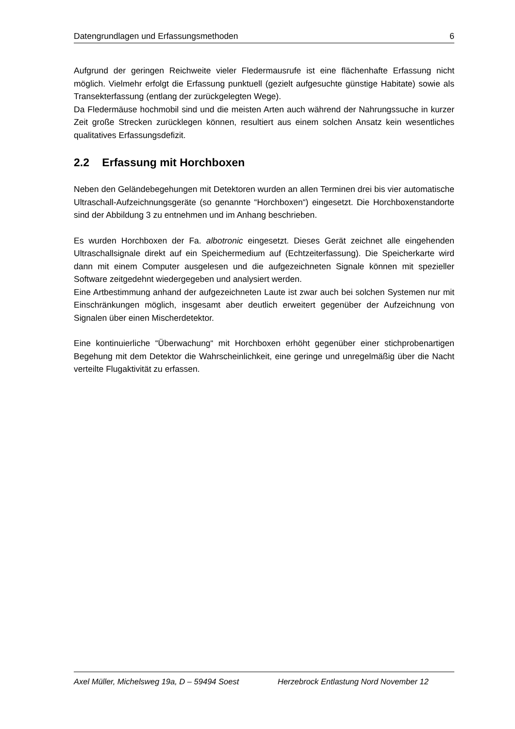Datengrundlagen und Erfassungsmethoden 6
Aufgrund der geringen Reichweite vieler Fledermausrufe ist eine flächenhafte Erfassung nicht möglich. Vielmehr erfolgt die Erfassung punktuell (gezielt aufgesuchte günstige Habitate) sowie als Transekterfassung (entlang der zurückgelegten Wege).
Da Fledermäuse hochmobil sind und die meisten Arten auch während der Nahrungssuche in kurzer Zeit große Strecken zurücklegen können, resultiert aus einem solchen Ansatz kein wesentliches qualitatives Erfassungsdefizit.
2.2 Erfassung mit Horchboxen
Neben den Geländebegehungen mit Detektoren wurden an allen Terminen drei bis vier automatische Ultraschall-Aufzeichnungsgeräte (so genannte “Horchboxen“) eingesetzt. Die Horchboxenstandorte sind der Abbildung 3 zu entnehmen und im Anhang beschrieben.
Es wurden Horchboxen der Fa. albotronic eingesetzt. Dieses Gerät zeichnet alle eingehenden Ultraschallsignale direkt auf ein Speichermedium auf (Echtzeiterfassung). Die Speicherkarte wird dann mit einem Computer ausgelesen und die aufgezeichneten Signale können mit spezieller Software zeitgedehnt wiedergegeben und analysiert werden.
Eine Artbestimmung anhand der aufgezeichneten Laute ist zwar auch bei solchen Systemen nur mit Einschränkungen möglich, insgesamt aber deutlich erweitert gegenüber der Aufzeichnung von Signalen über einen Mischerdetektor.
Eine kontinuierliche “Überwachung“ mit Horchboxen erhöht gegenüber einer stichprobenartigen Begehung mit dem Detektor die Wahrscheinlichkeit, eine geringe und unregelmäßig über die Nacht verteilte Flugaktivität zu erfassen.
Axel Müller, Michelsweg 19a, D – 59494 Soest Herzebrock Entlastung Nord November 12